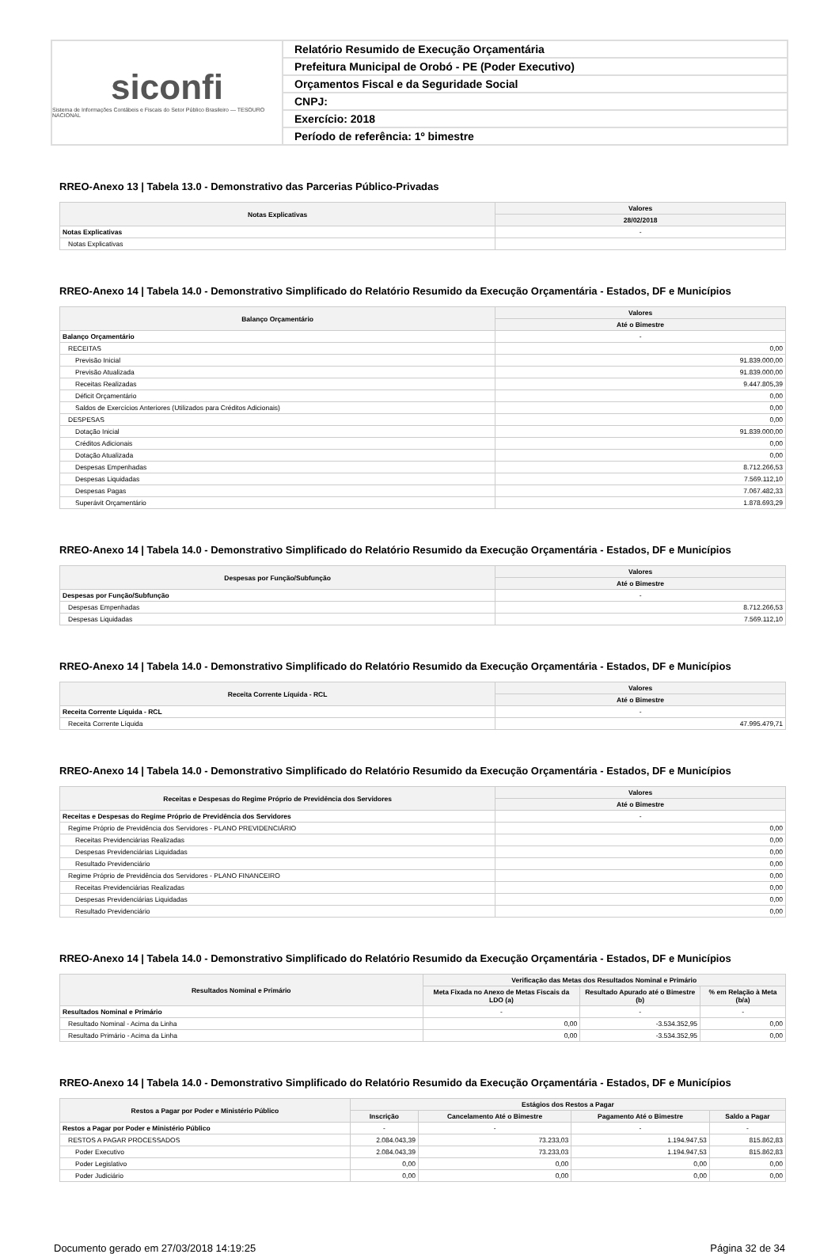siconfi
Sistema de Informações Contábeis e Fiscais do Setor Público Brasileiro — TESOURO NACIONAL
Relatório Resumido de Execução Orçamentária
Prefeitura Municipal de Orobó - PE (Poder Executivo)
Orçamentos Fiscal e da Seguridade Social
CNPJ:
Exercício: 2018
Período de referência: 1º bimestre
RREO-Anexo 13 | Tabela 13.0 - Demonstrativo das Parcerias Público-Privadas
| Notas Explicativas | Valores |
| --- | --- |
| | 28/02/2018 |
| Notas Explicativas | - |
| Notas Explicativas | |
RREO-Anexo 14 | Tabela 14.0 - Demonstrativo Simplificado do Relatório Resumido da Execução Orçamentária - Estados, DF e Municípios
| Balanço Orçamentário | Valores |
| --- | --- |
| | Até o Bimestre |
| Balanço Orçamentário | - |
| RECEITAS | 0,00 |
| Previsão Inicial | 91.839.000,00 |
| Previsão Atualizada | 91.839.000,00 |
| Receitas Realizadas | 9.447.805,39 |
| Déficit Orçamentário | 0,00 |
| Saldos de Exercícios Anteriores (Utilizados para Créditos Adicionais) | 0,00 |
| DESPESAS | 0,00 |
| Dotação Inicial | 91.839.000,00 |
| Créditos Adicionais | 0,00 |
| Dotação Atualizada | 0,00 |
| Despesas Empenhadas | 8.712.266,53 |
| Despesas Liquidadas | 7.569.112,10 |
| Despesas Pagas | 7.067.482,33 |
| Superávit Orçamentário | 1.878.693,29 |
RREO-Anexo 14 | Tabela 14.0 - Demonstrativo Simplificado do Relatório Resumido da Execução Orçamentária - Estados, DF e Municípios
| Despesas por Função/Subfunção | Valores |
| --- | --- |
| | Até o Bimestre |
| Despesas por Função/Subfunção | - |
| Despesas Empenhadas | 8.712.266,53 |
| Despesas Liquidadas | 7.569.112,10 |
RREO-Anexo 14 | Tabela 14.0 - Demonstrativo Simplificado do Relatório Resumido da Execução Orçamentária - Estados, DF e Municípios
| Receita Corrente Líquida - RCL | Valores |
| --- | --- |
| | Até o Bimestre |
| Receita Corrente Líquida - RCL | - |
| Receita Corrente Líquida | 47.995.479,71 |
RREO-Anexo 14 | Tabela 14.0 - Demonstrativo Simplificado do Relatório Resumido da Execução Orçamentária - Estados, DF e Municípios
| Receitas e Despesas do Regime Próprio de Previdência dos Servidores | Valores |
| --- | --- |
| | Até o Bimestre |
| Receitas e Despesas do Regime Próprio de Previdência dos Servidores | - |
| Regime Próprio de Previdência dos Servidores - PLANO PREVIDENCIÁRIO | 0,00 |
| Receitas Previdenciárias Realizadas | 0,00 |
| Despesas Previdenciárias Liquidadas | 0,00 |
| Resultado Previdenciário | 0,00 |
| Regime Próprio de Previdência dos Servidores - PLANO FINANCEIRO | 0,00 |
| Receitas Previdenciárias Realizadas | 0,00 |
| Despesas Previdenciárias Liquidadas | 0,00 |
| Resultado Previdenciário | 0,00 |
RREO-Anexo 14 | Tabela 14.0 - Demonstrativo Simplificado do Relatório Resumido da Execução Orçamentária - Estados, DF e Municípios
| Resultados Nominal e Primário | Verificação das Metas dos Resultados Nominal e Primário | | |
| --- | --- | --- | --- |
| | Meta Fixada no Anexo de Metas Fiscais da LDO (a) | Resultado Apurado até o Bimestre (b) | % em Relação à Meta (b/a) |
| Resultados Nominal e Primário | - | - | - |
| Resultado Nominal - Acima da Linha | 0,00 | -3.534.352,95 | 0,00 |
| Resultado Primário - Acima da Linha | 0,00 | -3.534.352,95 | 0,00 |
RREO-Anexo 14 | Tabela 14.0 - Demonstrativo Simplificado do Relatório Resumido da Execução Orçamentária - Estados, DF e Municípios
| Restos a Pagar por Poder e Ministério Público | Estágios dos Restos a Pagar | | | |
| --- | --- | --- | --- | --- |
| | Inscrição | Cancelamento Até o Bimestre | Pagamento Até o Bimestre | Saldo a Pagar |
| Restos a Pagar por Poder e Ministério Público | - | - | - | - |
| RESTOS A PAGAR PROCESSADOS | 2.084.043,39 | 73.233,03 | 1.194.947,53 | 815.862,83 |
| Poder Executivo | 2.084.043,39 | 73.233,03 | 1.194.947,53 | 815.862,83 |
| Poder Legislativo | 0,00 | 0,00 | 0,00 | 0,00 |
| Poder Judiciário | 0,00 | 0,00 | 0,00 | 0,00 |
Documento gerado em 27/03/2018 14:19:25 Página 32 de 34